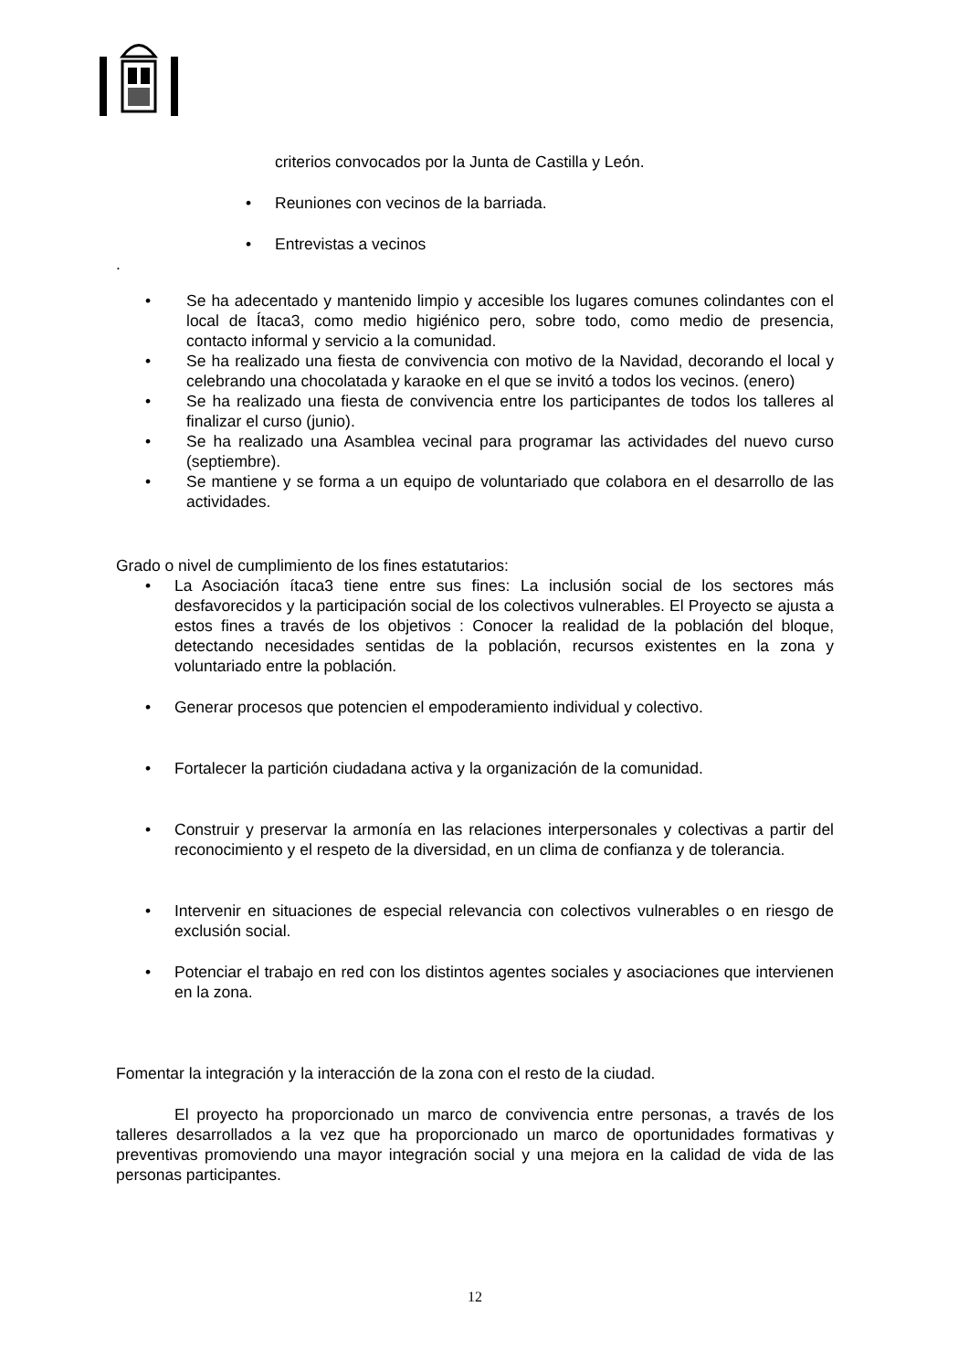criterios convocados por la Junta de Castilla y León.
• Reuniones con vecinos de la barriada.
• Entrevistas a vecinos
.
• Se ha adecentado y mantenido limpio y accesible los lugares comunes colindantes con el local de Ítaca3, como medio higiénico pero, sobre todo, como medio de presencia, contacto informal y servicio a la comunidad.
• Se ha realizado una fiesta de convivencia con motivo de la Navidad, decorando el local y celebrando una chocolatada y karaoke en el que se invitó a todos los vecinos. (enero)
• Se ha realizado una fiesta de convivencia entre los participantes de todos los talleres al finalizar el curso (junio).
• Se ha realizado una Asamblea vecinal para programar las actividades del nuevo curso (septiembre).
• Se mantiene y se forma a un equipo de voluntariado que colabora en el desarrollo de las actividades.
Grado o nivel de cumplimiento de los fines estatutarios:
• La Asociación ítaca3 tiene entre sus fines: La inclusión social de los sectores más desfavorecidos y la participación social de los colectivos vulnerables. El Proyecto se ajusta a estos fines a través de los objetivos : Conocer la realidad de la población del bloque, detectando necesidades sentidas de la población, recursos existentes en la zona y voluntariado entre la población.
• Generar procesos que potencien el empoderamiento individual y colectivo.
• Fortalecer la partición ciudadana activa y la organización de la comunidad.
• Construir y preservar la armonía en las relaciones interpersonales y colectivas a partir del reconocimiento y el respeto de la diversidad, en un clima de confianza y de tolerancia.
• Intervenir en situaciones de especial relevancia con colectivos vulnerables o en riesgo de exclusión social.
• Potenciar el trabajo en red con los distintos agentes sociales y asociaciones que intervienen en la zona.
Fomentar la integración y la interacción de la zona con el resto de la ciudad.
El proyecto ha proporcionado un marco de convivencia entre personas, a través de los talleres desarrollados a la vez que ha proporcionado un marco de oportunidades formativas y preventivas promoviendo una mayor integración social y una mejora en la calidad de vida de las personas participantes.
12